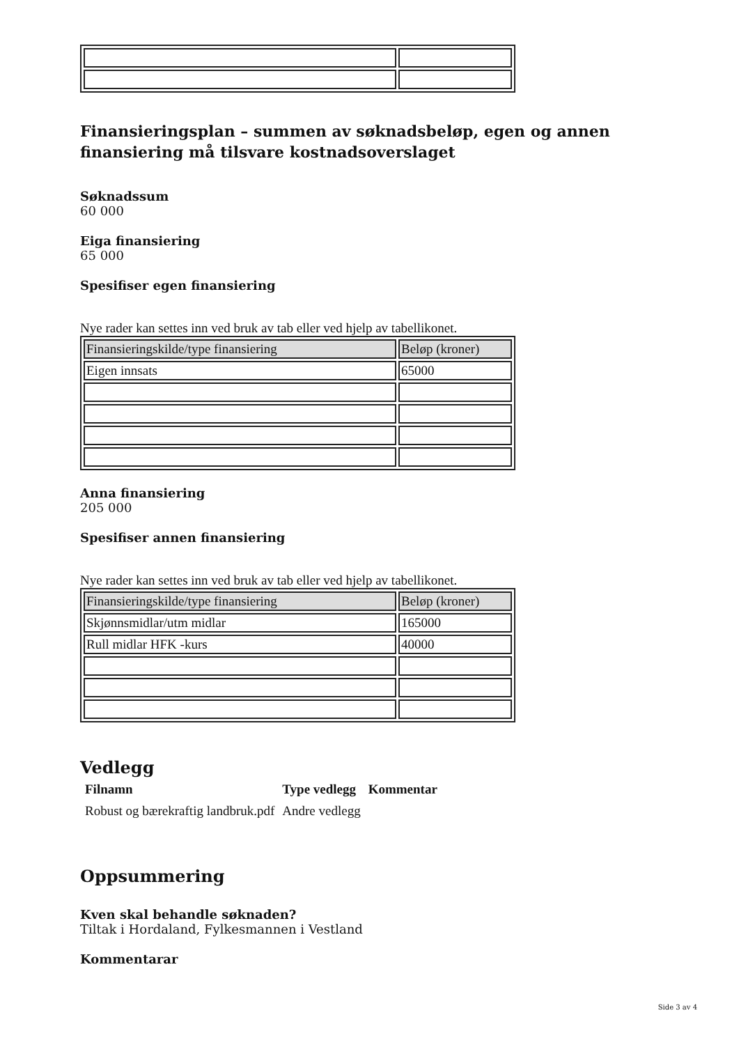Finansieringsplan – summen av søknadsbeløp, egen og annen finansiering må tilsvare kostnadsoverslaget
Søknadssum
60 000
Eiga finansiering
65 000
Spesifiser egen finansiering
Nye rader kan settes inn ved bruk av tab eller ved hjelp av tabellikonet.
| Finansieringskilde/type finansiering | Beløp (kroner) |
| Eigen innsats | 65000 |
Anna finansiering
205 000
Spesifiser annen finansiering
Nye rader kan settes inn ved bruk av tab eller ved hjelp av tabellikonet.
| Finansieringskilde/type finansiering | Beløp (kroner) |
| Skjønnsmidlar/utm midlar | 165000 |
| Rull midlar HFK -kurs | 40000 |
Vedlegg
| Filnamn | Type vedlegg | Kommentar |
| Robust og bærekraftig landbruk.pdf | Andre vedlegg | |
Oppsummering
Kven skal behandle søknaden?
Tiltak i Hordaland, Fylkesmannen i Vestland
Kommentarar
Side 3 av 4